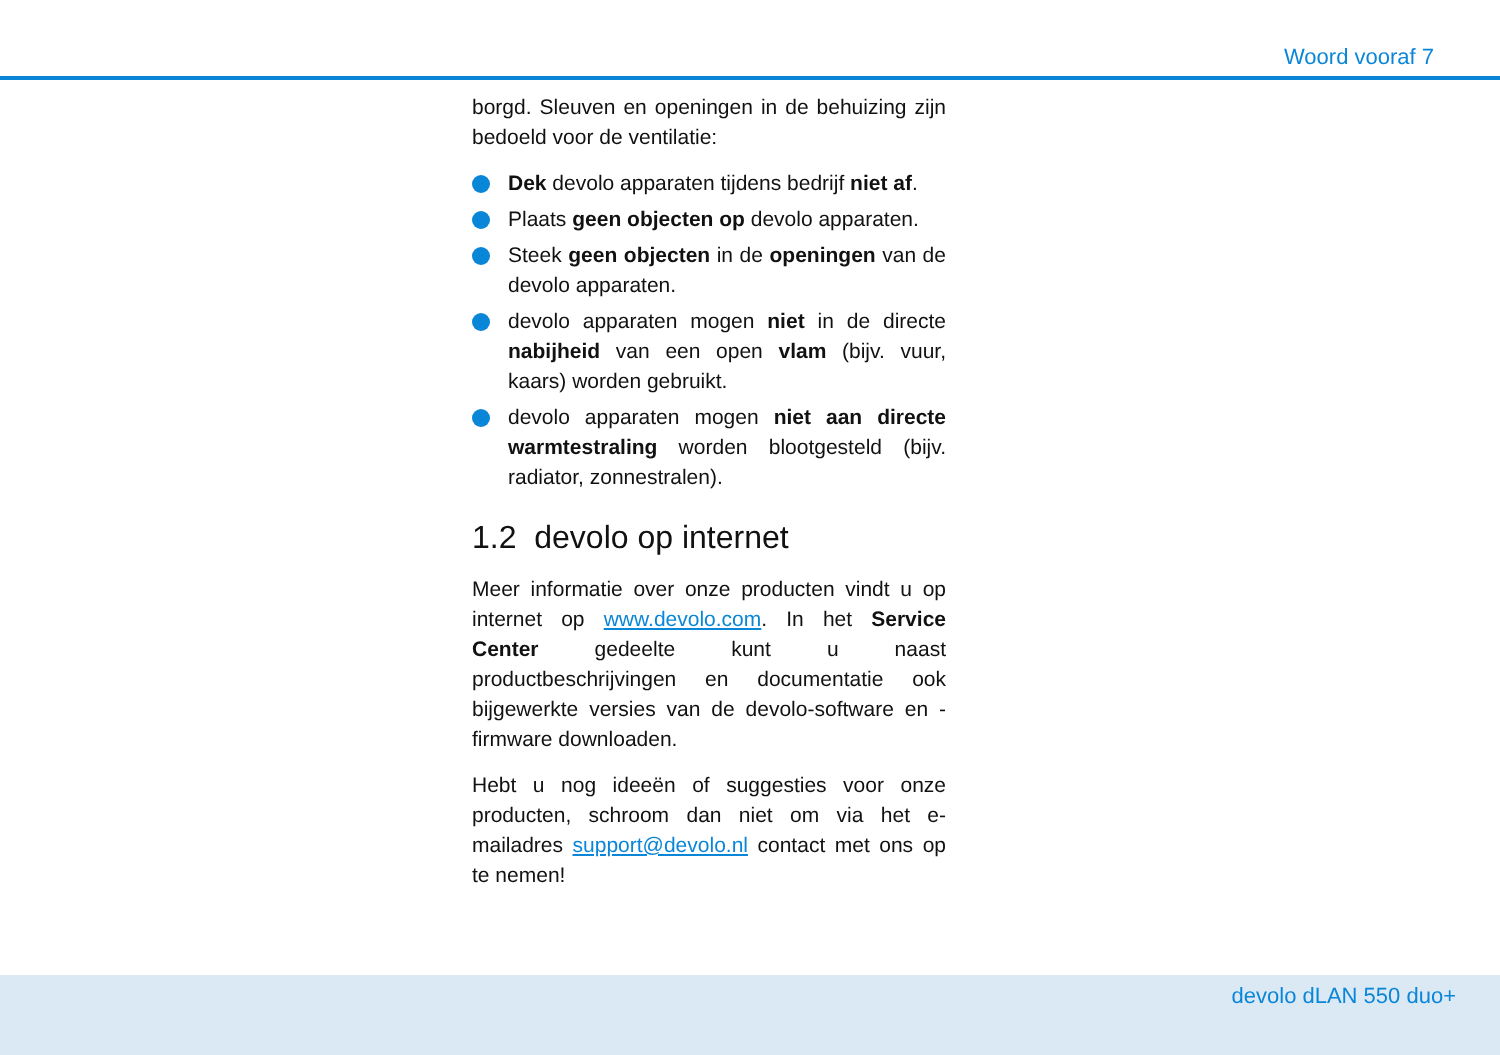Woord vooraf 7
borgd. Sleuven en openingen in de behuizing zijn bedoeld voor de ventilatie:
Dek devolo apparaten tijdens bedrijf niet af.
Plaats geen objecten op devolo apparaten.
Steek geen objecten in de openingen van de devolo apparaten.
devolo apparaten mogen niet in de directe nabijheid van een open vlam (bijv. vuur, kaars) worden gebruikt.
devolo apparaten mogen niet aan directe warmtestraling worden blootgesteld (bijv. radiator, zonnestralen).
1.2 devolo op internet
Meer informatie over onze producten vindt u op internet op www.devolo.com. In het Service Center gedeelte kunt u naast productbeschrijvingen en documentatie ook bijgewerkte versies van de devolo-software en -firmware downloaden.
Hebt u nog ideeën of suggesties voor onze producten, schroom dan niet om via het e-mailadres support@devolo.nl contact met ons op te nemen!
devolo dLAN 550 duo+